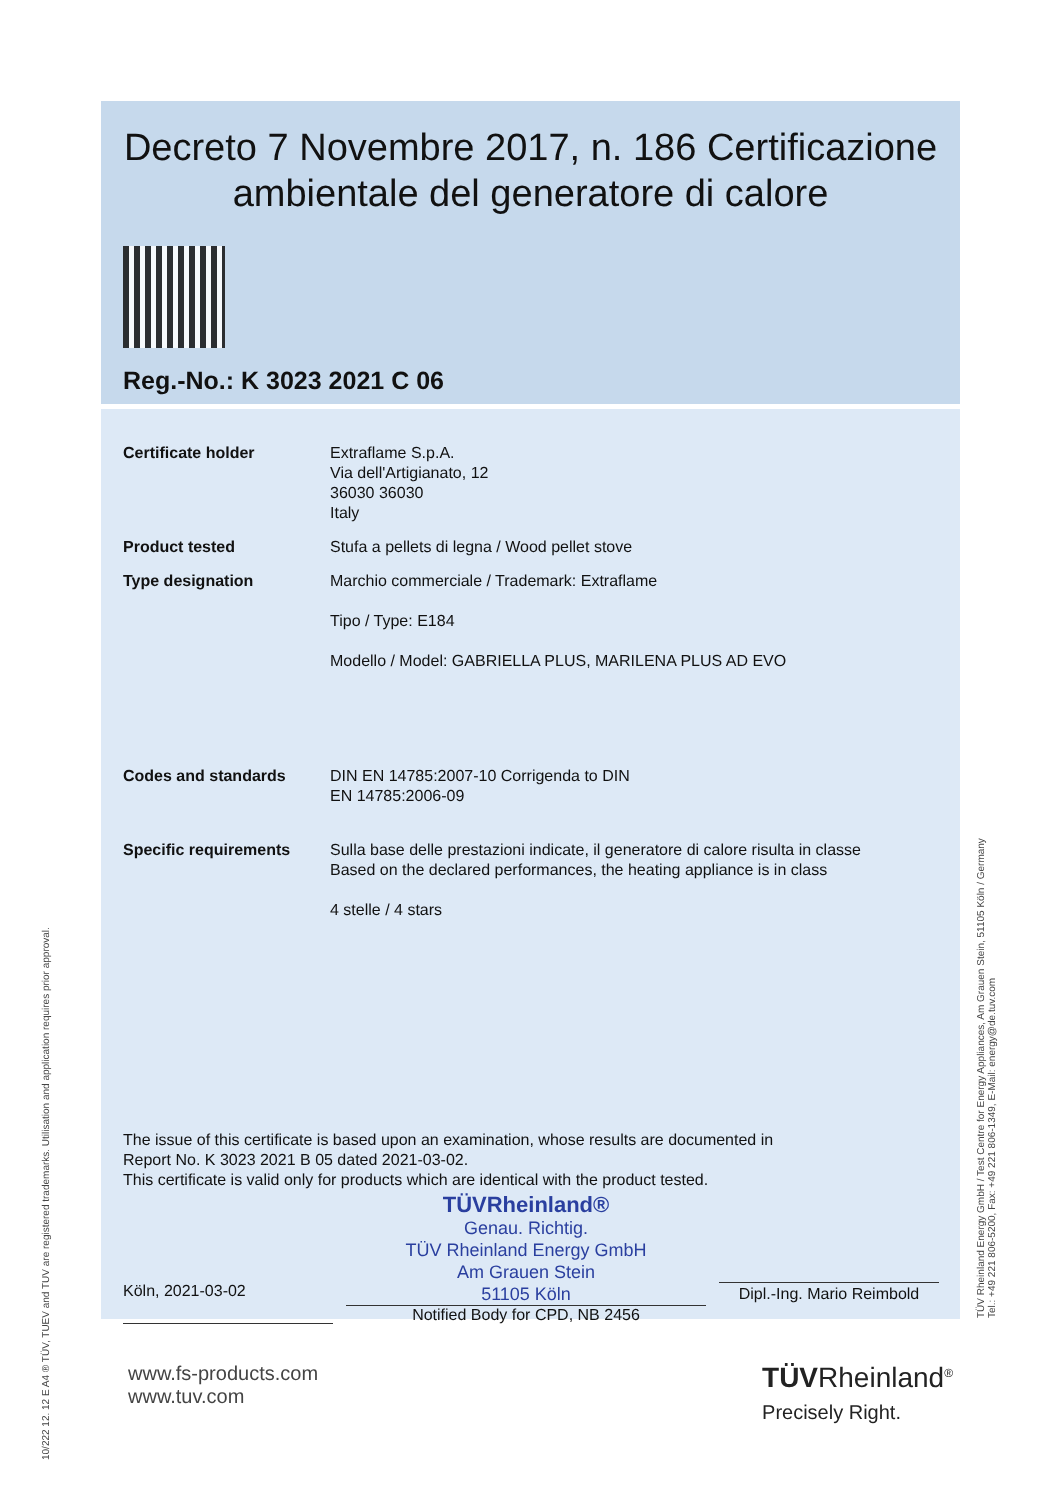Decreto 7 Novembre 2017, n. 186 Certificazione ambientale del generatore di calore
Reg.-No.: K 3023 2021 C 06
Certificate holder Extraflame S.p.A.
Via dell'Artigianato, 12
36030 36030
Italy
Product tested Stufa a pellets di legna / Wood pellet stove
Type designation Marchio commerciale / Trademark: Extraflame
Tipo / Type: E184
Modello / Model: GABRIELLA PLUS, MARILENA PLUS AD EVO
Codes and standards DIN EN 14785:2007-10 Corrigenda to DIN
EN 14785:2006-09
Specific requirements Sulla base delle prestazioni indicate, il generatore di calore risulta in classe
Based on the declared performances, the heating appliance is in class
4 stelle / 4 stars
The issue of this certificate is based upon an examination, whose results are documented in
Report No. K 3023 2021 B 05 dated 2021-03-02.
This certificate is valid only for products which are identical with the product tested.
Köln, 2021-03-02
TÜVRheinland®
Genau. Richtig.
TÜV Rheinland Energy GmbH
Am Grauen Stein
51105 Köln
Notified Body for CPD, NB 2456
Dipl.-Ing. Mario Reimbold
www.fs-products.com
www.tuv.com
TÜVRheinland<sup>®</sup>
Precisely Right.
10/222 12. 12 E A4 ® TÜV, TUEV and TUV are registered trademarks. Utilisation and application requires prior approval.
TÜV Rheinland Energy GmbH / Test Centre for Energy Appliances, Am Grauen Stein, 51105 Köln / Germany
Tel.: +49 221 806-5200, Fax: +49 221 806-1349, E-Mail: energy@de.tuv.com